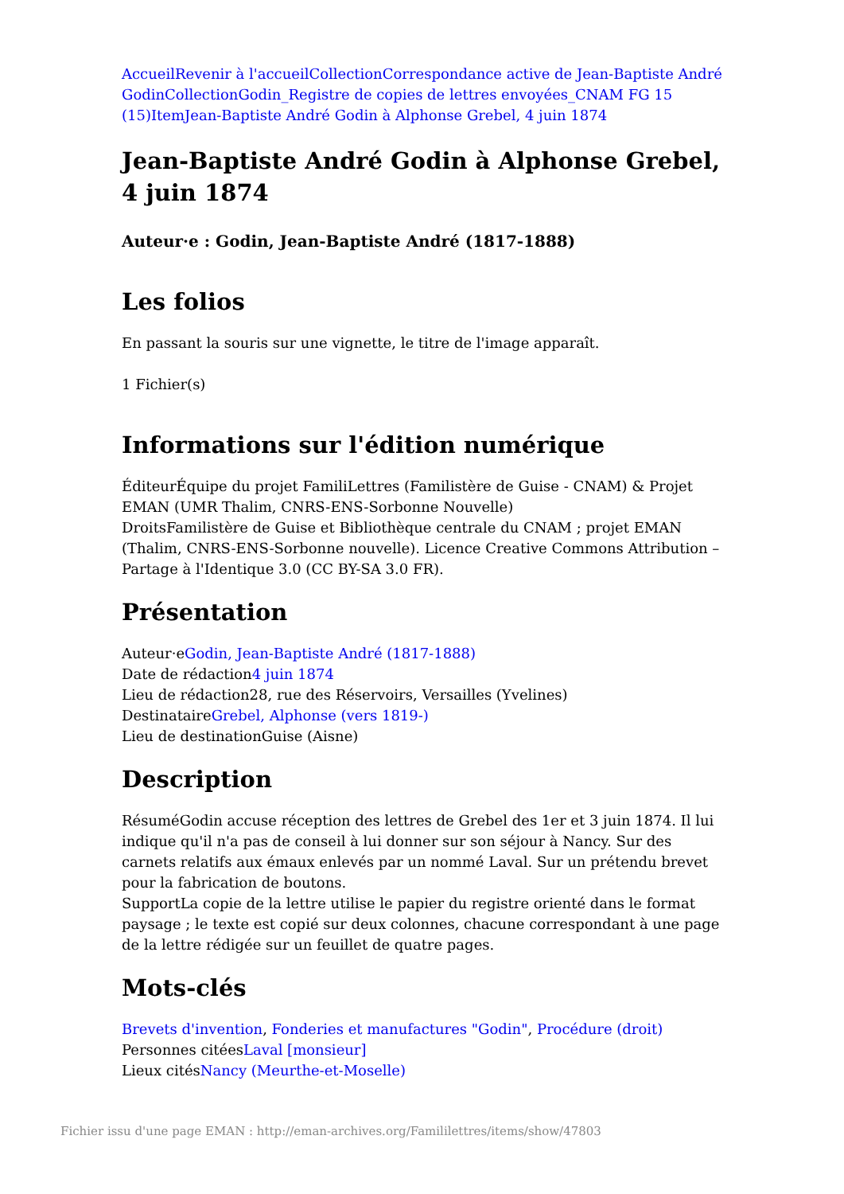Accueil Revenir à l'accueil Collection Correspondance active de Jean-Baptiste André Godin Collection Godin_Registre de copies de lettres envoyées_CNAM FG 15 (15) Item Jean-Baptiste André Godin à Alphonse Grebel, 4 juin 1874
Jean-Baptiste André Godin à Alphonse Grebel, 4 juin 1874
Auteur·e : Godin, Jean-Baptiste André (1817-1888)
Les folios
En passant la souris sur une vignette, le titre de l'image apparaît.
1 Fichier(s)
Informations sur l'édition numérique
ÉditeurÉquipe du projet FamiliLettres (Familistère de Guise - CNAM) & Projet EMAN (UMR Thalim, CNRS-ENS-Sorbonne Nouvelle)
DroitsFamilistère de Guise et Bibliothèque centrale du CNAM ; projet EMAN (Thalim, CNRS-ENS-Sorbonne nouvelle). Licence Creative Commons Attribution – Partage à l'Identique 3.0 (CC BY-SA 3.0 FR).
Présentation
Auteur·eGodin, Jean-Baptiste André (1817-1888)
Date de rédaction4 juin 1874
Lieu de rédaction28, rue des Réservoirs, Versailles (Yvelines)
DestinataireGrebel, Alphonse (vers 1819-)
Lieu de destinationGuise (Aisne)
Description
RésuméGodin accuse réception des lettres de Grebel des 1er et 3 juin 1874. Il lui indique qu'il n'a pas de conseil à lui donner sur son séjour à Nancy. Sur des carnets relatifs aux émaux enlevés par un nommé Laval. Sur un prétendu brevet pour la fabrication de boutons.
SupportLa copie de la lettre utilise le papier du registre orienté dans le format paysage ; le texte est copié sur deux colonnes, chacune correspondant à une page de la lettre rédigée sur un feuillet de quatre pages.
Mots-clés
Brevets d'invention, Fonderies et manufactures "Godin", Procédure (droit)
Personnes citéesLaval [monsieur]
Lieux citésNancy (Meurthe-et-Moselle)
Fichier issu d'une page EMAN : http://eman-archives.org/Famililettres/items/show/47803